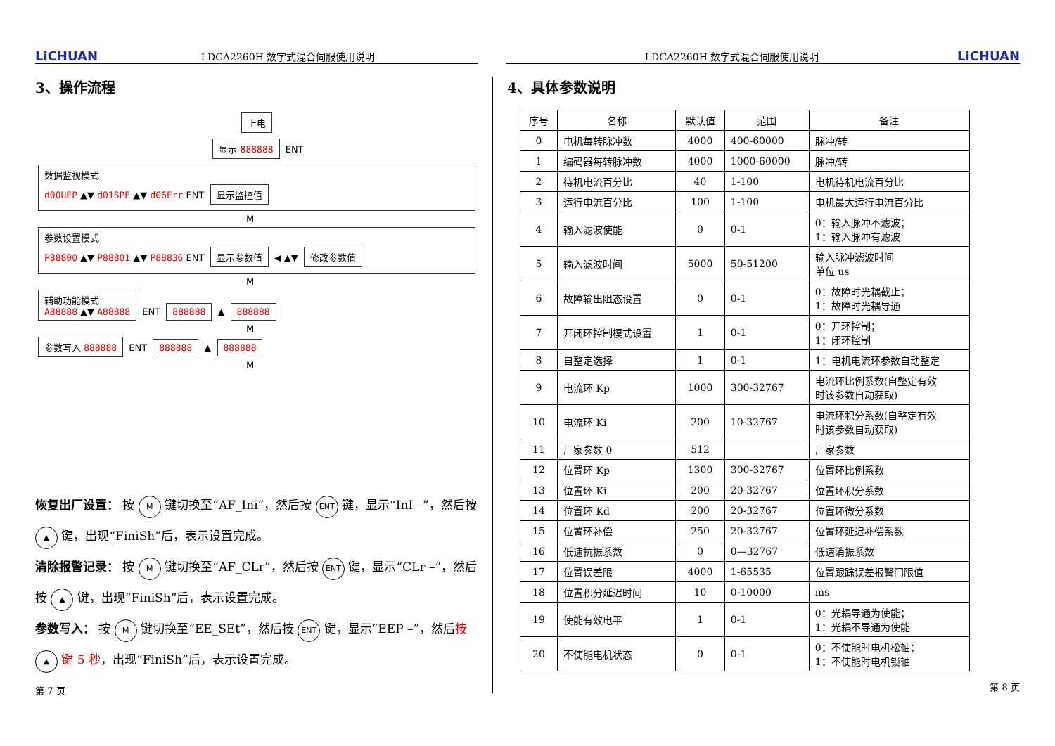LiCHUAN LDCA2260H 数字式混合伺服使用说明
3、操作流程
上电
显示 888888 ENT
数据监视模式
d00UEP ▲▼ d01SPE ▲▼ d06Err ENT 显示监控值
M
参数设置模式
P88800 ▲▼ P88801 ▲▼ P88836 ENT 显示参数值 ◀ ▲▼ 修改参数值
M
辅助功能模式
A88888 ▲▼ A88888
ENT 888888 ▲ 888888
M
参数写入 888888 ENT 888888 ▲ 888888
M
恢复出厂设置： 按 M 键切换至“AF_Ini”，然后按 ENT 键，显示“InI –”，然后按 ▲ 键，出现“FiniSh”后，表示设置完成。
清除报警记录： 按 M 键切换至“AF_CLr”，然后按 ENT 键，显示“CLr –”，然后按 ▲ 键，出现“FiniSh”后，表示设置完成。
参数写入： 按 M 键切换至“EE_SEt”，然后按 ENT 键，显示“EEP –”，然后按 ▲ 键 5 秒，出现“FiniSh”后，表示设置完成。
第 7 页
LDCA2260H 数字式混合伺服使用说明 LiCHUAN
4、具体参数说明
| 序号 | 名称 | 默认值 | 范围 | 备注 |
| --- | --- | --- | --- | --- |
| 0 | 电机每转脉冲数 | 4000 | 400-60000 | 脉冲/转 |
| 1 | 编码器每转脉冲数 | 4000 | 1000-60000 | 脉冲/转 |
| 2 | 待机电流百分比 | 40 | 1-100 | 电机待机电流百分比 |
| 3 | 运行电流百分比 | 100 | 1-100 | 电机最大运行电流百分比 |
| 4 | 输入滤波使能 | 0 | 0-1 | 0：输入脉冲不滤波； 1：输入脉冲有滤波 |
| 5 | 输入滤波时间 | 5000 | 50-51200 | 输入脉冲滤波时间 单位 us |
| 6 | 故障输出阻态设置 | 0 | 0-1 | 0：故障时光耦截止； 1：故障时光耦导通 |
| 7 | 开闭环控制模式设置 | 1 | 0-1 | 0：开环控制； 1：闭环控制 |
| 8 | 自整定选择 | 1 | 0-1 | 1：电机电流环参数自动整定 |
| 9 | 电流环 Kp | 1000 | 300-32767 | 电流环比例系数(自整定有效 时该参数自动获取) |
| 10 | 电流环 Ki | 200 | 10-32767 | 电流环积分系数(自整定有效 时该参数自动获取) |
| 11 | 厂家参数 0 | 512 | | 厂家参数 |
| 12 | 位置环 Kp | 1300 | 300-32767 | 位置环比例系数 |
| 13 | 位置环 Ki | 200 | 20-32767 | 位置环积分系数 |
| 14 | 位置环 Kd | 200 | 20-32767 | 位置环微分系数 |
| 15 | 位置环补偿 | 250 | 20-32767 | 位置环延迟补偿系数 |
| 16 | 低速抗振系数 | 0 | 0—32767 | 低速消振系数 |
| 17 | 位置误差限 | 4000 | 1-65535 | 位置跟踪误差报警门限值 |
| 18 | 位置积分延迟时间 | 10 | 0-10000 | ms |
| 19 | 使能有效电平 | 1 | 0-1 | 0：光耦导通为使能； 1：光耦不导通为使能 |
| 20 | 不使能电机状态 | 0 | 0-1 | 0：不使能时电机松轴； 1：不使能时电机锁轴 |
第 8 页